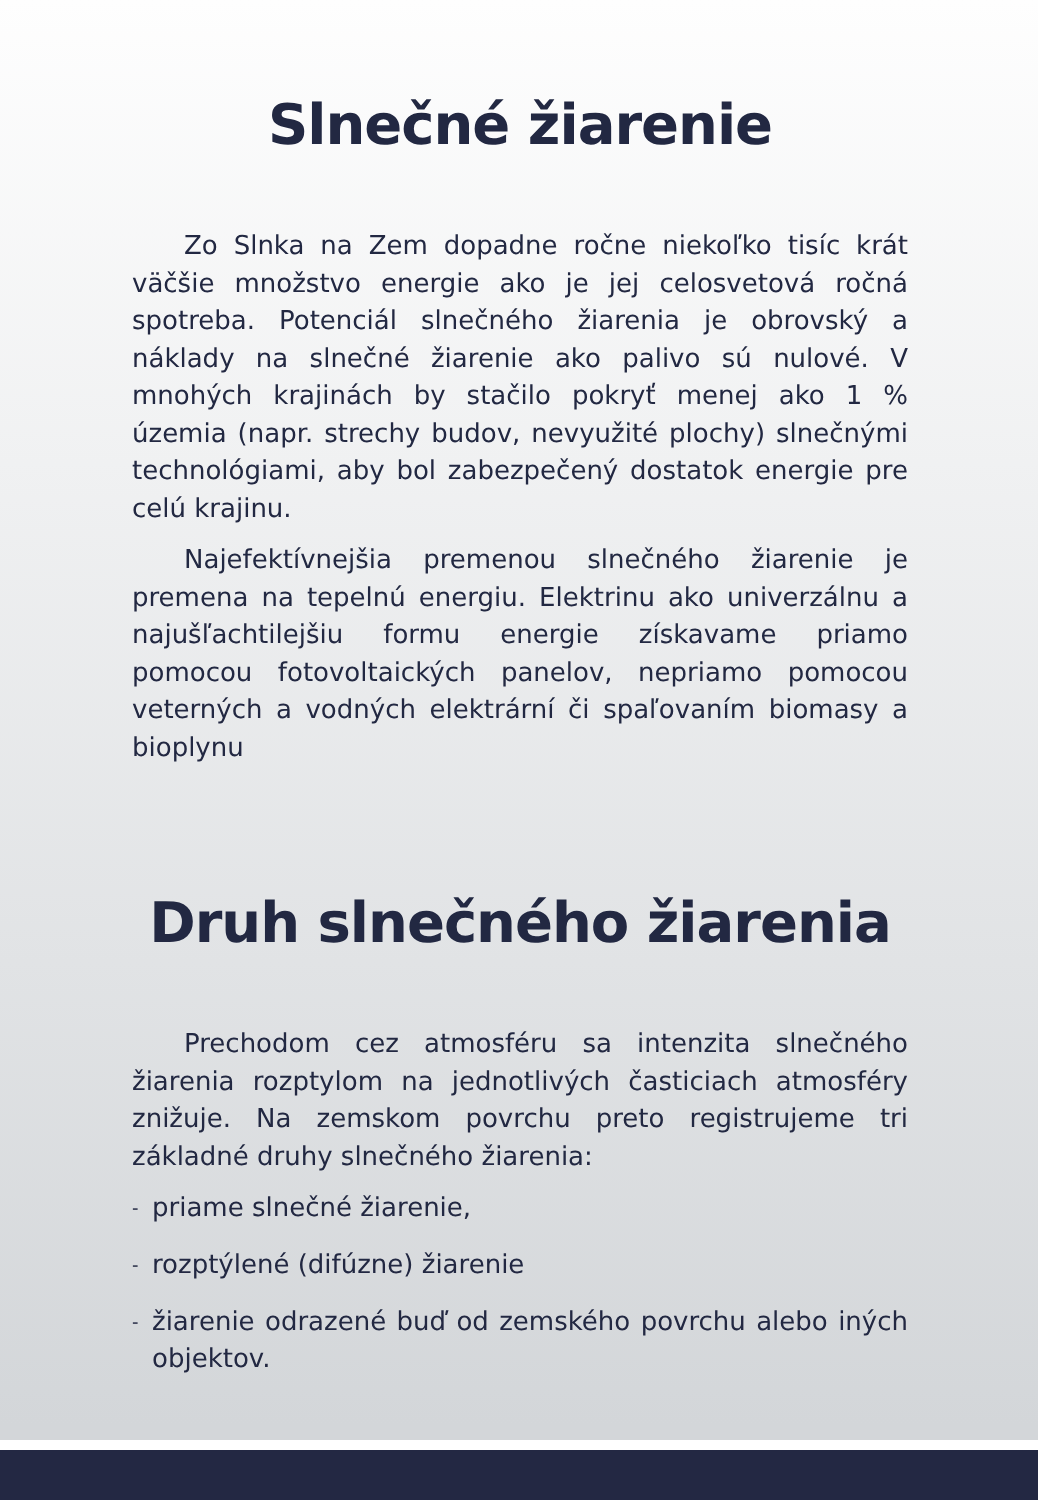Slnečné žiarenie
Zo Slnka na Zem dopadne ročne niekoľko tisíc krát väčšie množstvo energie ako je jej celosvetová ročná spotreba. Potenciál slnečného žiarenia je obrovský a náklady na slnečné žiarenie ako palivo sú nulové. V mnohých krajinách by stačilo pokryť menej ako 1 % územia (napr. strechy budov, nevyužité plochy) slnečnými technológiami, aby bol zabezpečený dostatok energie pre celú krajinu.
Najefektívnejšia premenou slnečného žiarenie je premena na tepelnú energiu. Elektrinu ako univerzálnu a najušľachtilejšiu formu energie získavame priamo pomocou fotovoltaických panelov, nepriamo pomocou veterných a vodných elektrární či spaľovaním biomasy a bioplynu
Druh slnečného žiarenia
Prechodom cez atmosféru sa intenzita slnečného žiarenia rozptylom na jednotlivých časticiach atmosféry znižuje. Na zemskom povrchu preto registrujeme tri základné druhy slnečného žiarenia:
- priame slnečné žiarenie,
- rozptýlené (difúzne) žiarenie
- žiarenie odrazené buď od zemského povrchu alebo iných objektov.